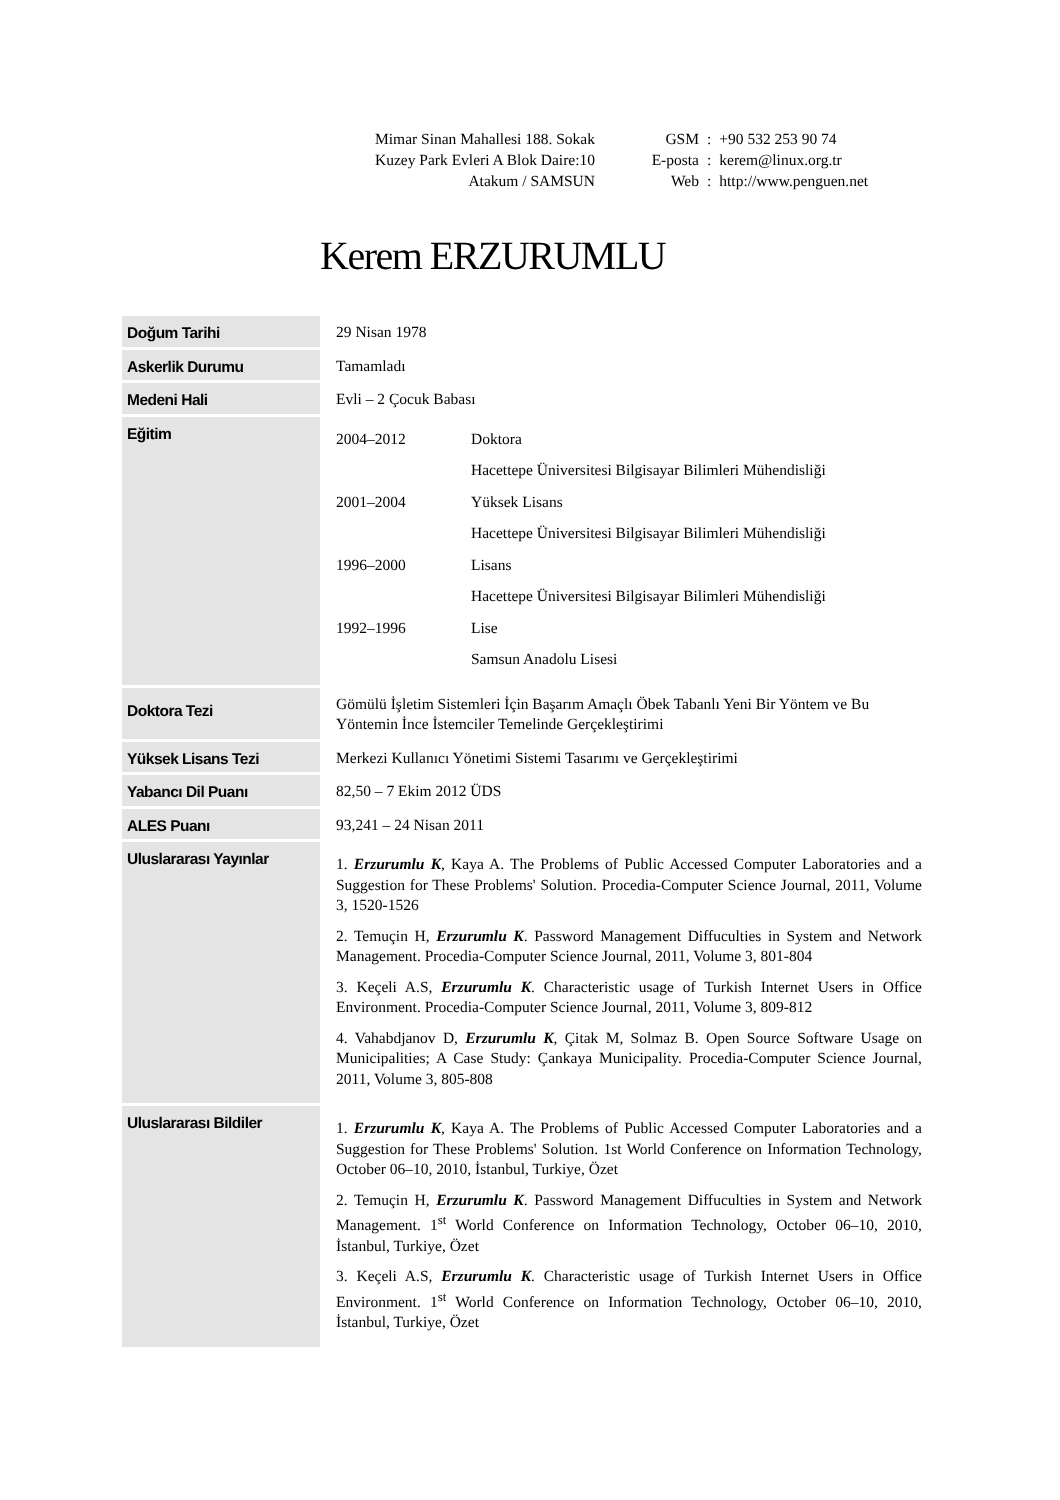Mimar Sinan Mahallesi 188. Sokak
Kuzey Park Evleri A Blok Daire:10
Atakum / SAMSUN
| GSM | : | +90 532 253 90 74 |
| E-posta | : | kerem@linux.org.tr |
| Web | : | http://www.penguen.net |
Kerem ERZURUMLU
| Doğum Tarihi | 29 Nisan 1978 |
| Askerlik Durumu | Tamamladı |
| Medeni Hali | Evli – 2 Çocuk Babası |
| Eğitim | / 2004–2012 / Doktora / / / Hacettepe Üniversitesi Bilgisayar Bilimleri Mühendisliği / / 2001–2004 / Yüksek Lisans / / / Hacettepe Üniversitesi Bilgisayar Bilimleri Mühendisliği / / 1996–2000 / Lisans / / / Hacettepe Üniversitesi Bilgisayar Bilimleri Mühendisliği / / 1992–1996 / Lise / / / Samsun Anadolu Lisesi / |
| Doktora Tezi | Gömülü İşletim Sistemleri İçin Başarım Amaçlı Öbek Tabanlı Yeni Bir Yöntem ve Bu Yöntemin İnce İstemciler Temelinde Gerçekleştirimi |
| Yüksek Lisans Tezi | Merkezi Kullanıcı Yönetimi Sistemi Tasarımı ve Gerçekleştirimi |
| Yabancı Dil Puanı | 82,50 – 7 Ekim 2012 ÜDS |
| ALES Puanı | 93,241 – 24 Nisan 2011 |
| Uluslararası Yayınlar | 1. Erzurumlu K , Kaya A. The Problems of Public Accessed Computer Laboratories and a Suggestion for These Problems' Solution. Procedia-Computer Science Journal, 2011, Volume 3, 1520-1526 2. Temuçin H, Erzurumlu K . Password Management Diffuculties in System and Network Management. Procedia-Computer Science Journal, 2011, Volume 3, 801-804 3. Keçeli A.S, Erzurumlu K . Characteristic usage of Turkish Internet Users in Office Environment. Procedia-Computer Science Journal, 2011, Volume 3, 809-812 4. Vahabdjanov D, Erzurumlu K , Çitak M, Solmaz B. Open Source Software Usage on Municipalities; A Case Study: Çankaya Municipality. Procedia-Computer Science Journal, 2011, Volume 3, 805-808 |
| Uluslararası Bildiler | 1. Erzurumlu K , Kaya A. The Problems of Public Accessed Computer Laboratories and a Suggestion for These Problems' Solution. 1st World Conference on Information Technology, October 06–10, 2010, İstanbul, Turkiye, Özet 2. Temuçin H, Erzurumlu K . Password Management Diffuculties in System and Network Management. 1<sup>st</sup> World Conference on Information Technology, October 06–10, 2010, İstanbul, Turkiye, Özet 3. Keçeli A.S, Erzurumlu K . Characteristic usage of Turkish Internet Users in Office Environment. 1<sup>st</sup> World Conference on Information Technology, October 06–10, 2010, İstanbul, Turkiye, Özet |